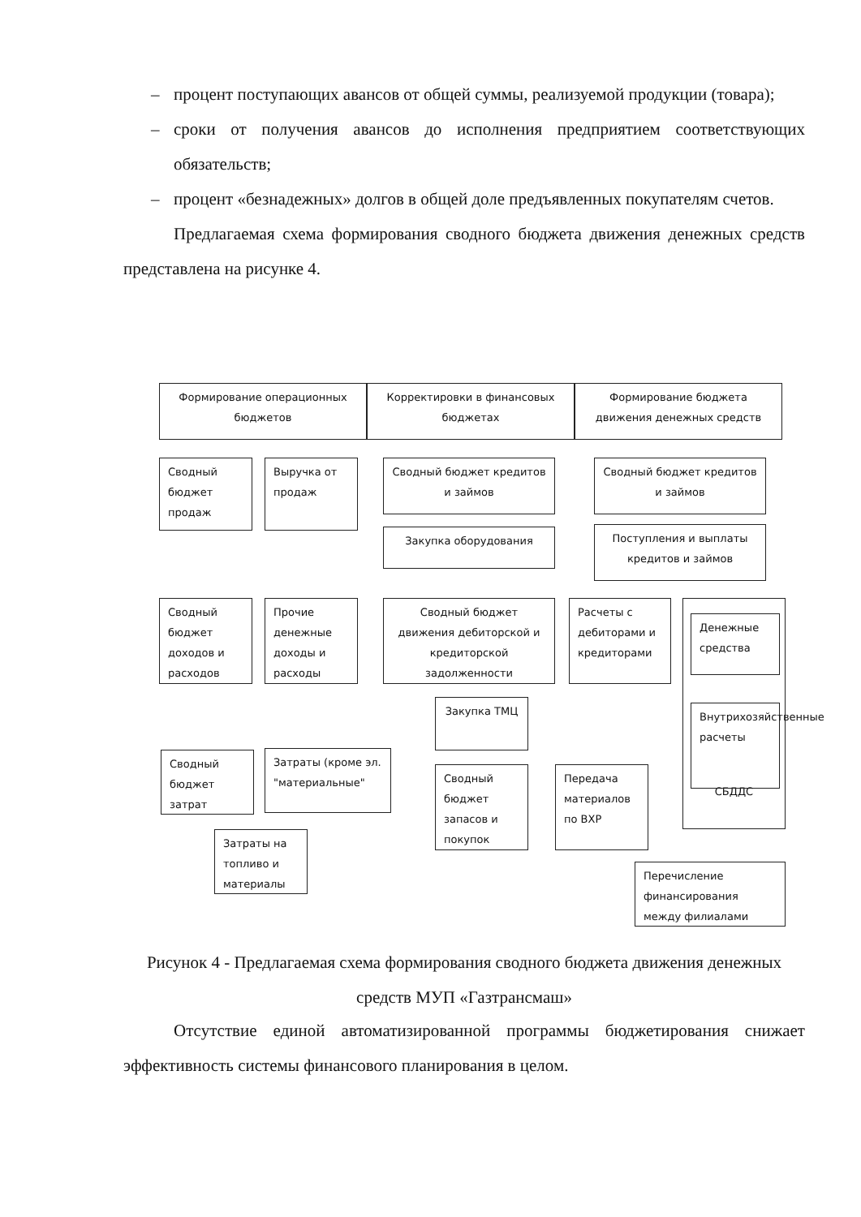– процент поступающих авансов от общей суммы, реализуемой продукции (товара);
– сроки от получения авансов до исполнения предприятием соответствующих обязательств;
– процент «безнадежных» долгов в общей доле предъявленных покупателям счетов.
Предлагаемая схема формирования сводного бюджета движения денежных средств представлена на рисунке 4.
Формирование операционных бюджетов
Корректировки в финансовых бюджетах
Формирование бюджета движения денежных средств
Сводный бюджет продаж
Выручка от продаж
Сводный бюджет кредитов и займов
Закупка оборудования
Сводный бюджет кредитов и займов
Поступления и выплаты кредитов и займов
Сводный бюджет доходов и расходов
Прочие денежные доходы и расходы
Сводный бюджет движения дебиторской и кредиторской задолженности
Расчеты с дебиторами и кредиторами
СБДДС
Денежные средства
Внутрихозяйственные расчеты
Закупка ТМЦ
Сводный бюджет затрат
Затраты (кроме эл. "материальные"
Сводный бюджет запасов и покупок
Передача материалов по ВХР
Затраты на топливо и материалы
Перечисление финансирования между филиалами
Рисунок 4 - Предлагаемая схема формирования сводного бюджета движения денежных средств МУП «Газтрансмаш»
Отсутствие единой автоматизированной программы бюджетирования снижает эффективность системы финансового планирования в целом.